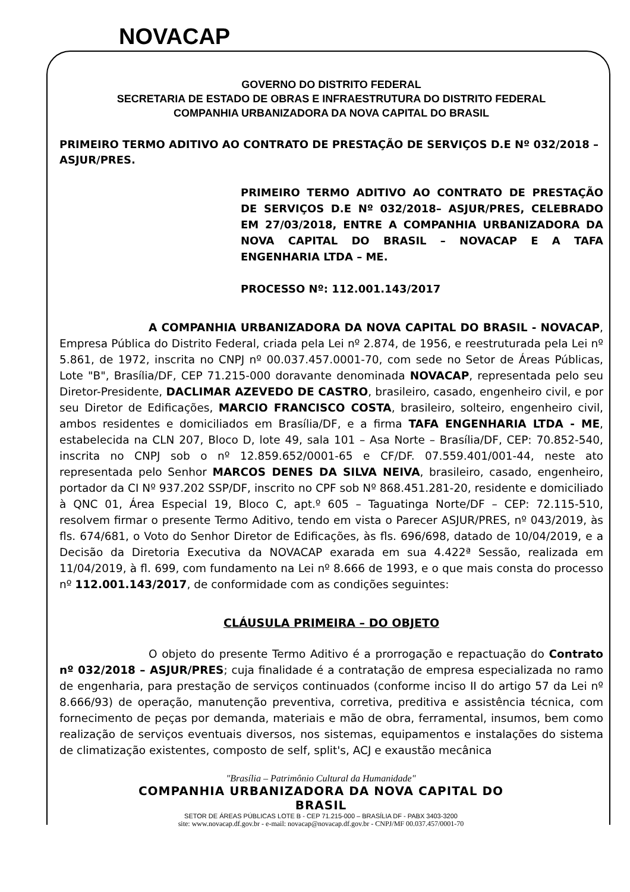NOVACAP
GOVERNO DO DISTRITO FEDERAL
SECRETARIA DE ESTADO DE OBRAS E INFRAESTRUTURA DO DISTRITO FEDERAL
COMPANHIA URBANIZADORA DA NOVA CAPITAL DO BRASIL
PRIMEIRO TERMO ADITIVO AO CONTRATO DE PRESTAÇÃO DE SERVIÇOS D.E Nº 032/2018 – ASJUR/PRES.
PRIMEIRO TERMO ADITIVO AO CONTRATO DE PRESTAÇÃO DE SERVIÇOS D.E Nº 032/2018– ASJUR/PRES, CELEBRADO EM 27/03/2018, ENTRE A COMPANHIA URBANIZADORA DA NOVA CAPITAL DO BRASIL – NOVACAP E A TAFA ENGENHARIA LTDA – ME.
PROCESSO Nº: 112.001.143/2017
A COMPANHIA URBANIZADORA DA NOVA CAPITAL DO BRASIL - NOVACAP, Empresa Pública do Distrito Federal, criada pela Lei nº 2.874, de 1956, e reestruturada pela Lei nº 5.861, de 1972, inscrita no CNPJ nº 00.037.457.0001-70, com sede no Setor de Áreas Públicas, Lote "B", Brasília/DF, CEP 71.215-000 doravante denominada NOVACAP, representada pelo seu Diretor-Presidente, DACLIMAR AZEVEDO DE CASTRO, brasileiro, casado, engenheiro civil, e por seu Diretor de Edificações, MARCIO FRANCISCO COSTA, brasileiro, solteiro, engenheiro civil, ambos residentes e domiciliados em Brasília/DF, e a firma TAFA ENGENHARIA LTDA - ME, estabelecida na CLN 207, Bloco D, lote 49, sala 101 – Asa Norte – Brasília/DF, CEP: 70.852-540, inscrita no CNPJ sob o nº 12.859.652/0001-65 e CF/DF. 07.559.401/001-44, neste ato representada pelo Senhor MARCOS DENES DA SILVA NEIVA, brasileiro, casado, engenheiro, portador da CI Nº 937.202 SSP/DF, inscrito no CPF sob Nº 868.451.281-20, residente e domiciliado à QNC 01, Área Especial 19, Bloco C, apt.º 605 – Taguatinga Norte/DF – CEP: 72.115-510, resolvem firmar o presente Termo Aditivo, tendo em vista o Parecer ASJUR/PRES, nº 043/2019, às fls. 674/681, o Voto do Senhor Diretor de Edificações, às fls. 696/698, datado de 10/04/2019, e a Decisão da Diretoria Executiva da NOVACAP exarada em sua 4.422ª Sessão, realizada em 11/04/2019, à fl. 699, com fundamento na Lei nº 8.666 de 1993, e o que mais consta do processo nº 112.001.143/2017, de conformidade com as condições seguintes:
CLÁUSULA PRIMEIRA – DO OBJETO
O objeto do presente Termo Aditivo é a prorrogação e repactuação do Contrato nº 032/2018 – ASJUR/PRES; cuja finalidade é a contratação de empresa especializada no ramo de engenharia, para prestação de serviços continuados (conforme inciso II do artigo 57 da Lei nº 8.666/93) de operação, manutenção preventiva, corretiva, preditiva e assistência técnica, com fornecimento de peças por demanda, materiais e mão de obra, ferramental, insumos, bem como realização de serviços eventuais diversos, nos sistemas, equipamentos e instalações do sistema de climatização existentes, composto de self, split's, ACJ e exaustão mecânica
"Brasília – Patrimônio Cultural da Humanidade"
COMPANHIA URBANIZADORA DA NOVA CAPITAL DO BRASIL
SETOR DE ÁREAS PÚBLICAS LOTE B - CEP 71.215-000 – BRASÍLIA DF - PABX 3403-3200
site: www.novacap.df.gov.br - e-mail: novacap@novacap.df.gov.br - CNPJ/MF 00.037.457/0001-70